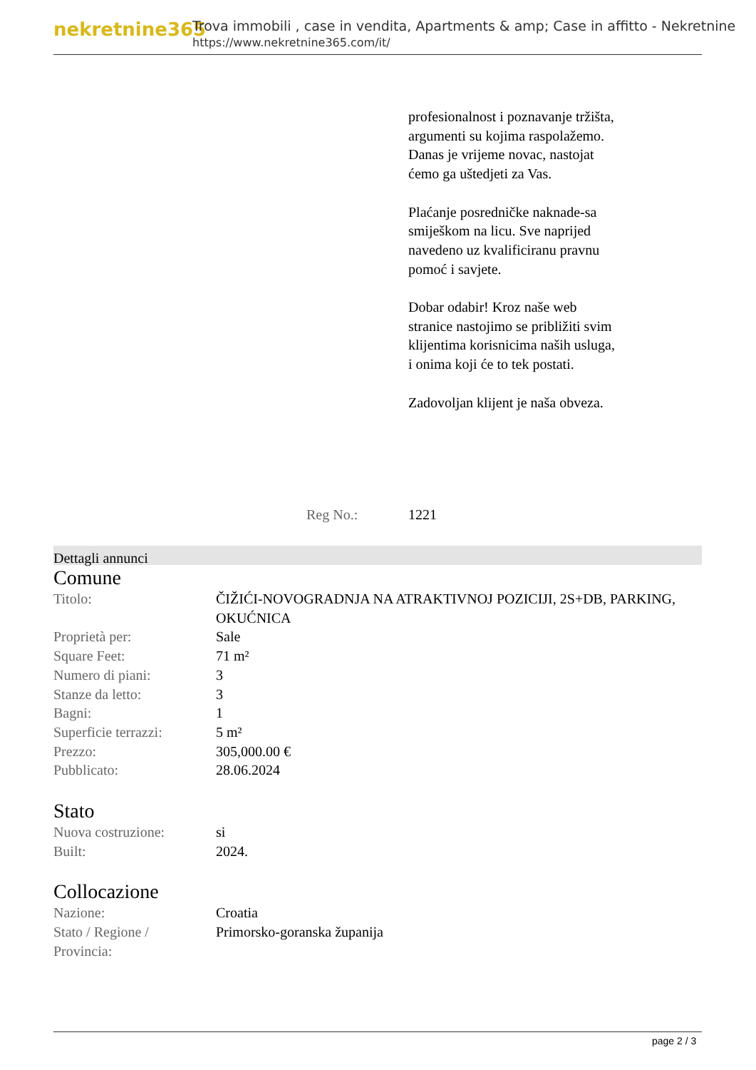nekretnine365
Trova immobili , case in vendita, Apartments & amp; Case in affitto - Nekretnine
https://www.nekretnine365.com/it/
profesionalnost i poznavanje tržišta, argumenti su kojima raspolažemo.
Danas je vrijeme novac, nastojat ćemo ga uštedjeti za Vas.
Plaćanje posredničke naknade-sa smiješkom na licu. Sve naprijed navedeno uz kvalificiranu pravnu pomoć i savjete.
Dobar odabir! Kroz naše web stranice nastojimo se približiti svim klijentima korisnicima naših usluga, i onima koji će to tek postati.
Zadovoljan klijent je naša obveza.
Reg No.: 1221
Dettagli annunci
Comune
| Titolo: | ČIŽIĆI-NOVOGRADNJA NA ATRAKTIVNOJ POZICIJI, 2S+DB, PARKING, OKUĆNICA |
| Proprietà per: | Sale |
| Square Feet: | 71 m² |
| Numero di piani: | 3 |
| Stanze da letto: | 3 |
| Bagni: | 1 |
| Superficie terrazzi: | 5 m² |
| Prezzo: | 305,000.00 € |
| Pubblicato: | 28.06.2024 |
Stato
| Nuova costruzione: | si |
| Built: | 2024. |
Collocazione
| Nazione: | Croatia |
| Stato / Regione / Provincia: | Primorsko-goranska županija |
page 2 / 3